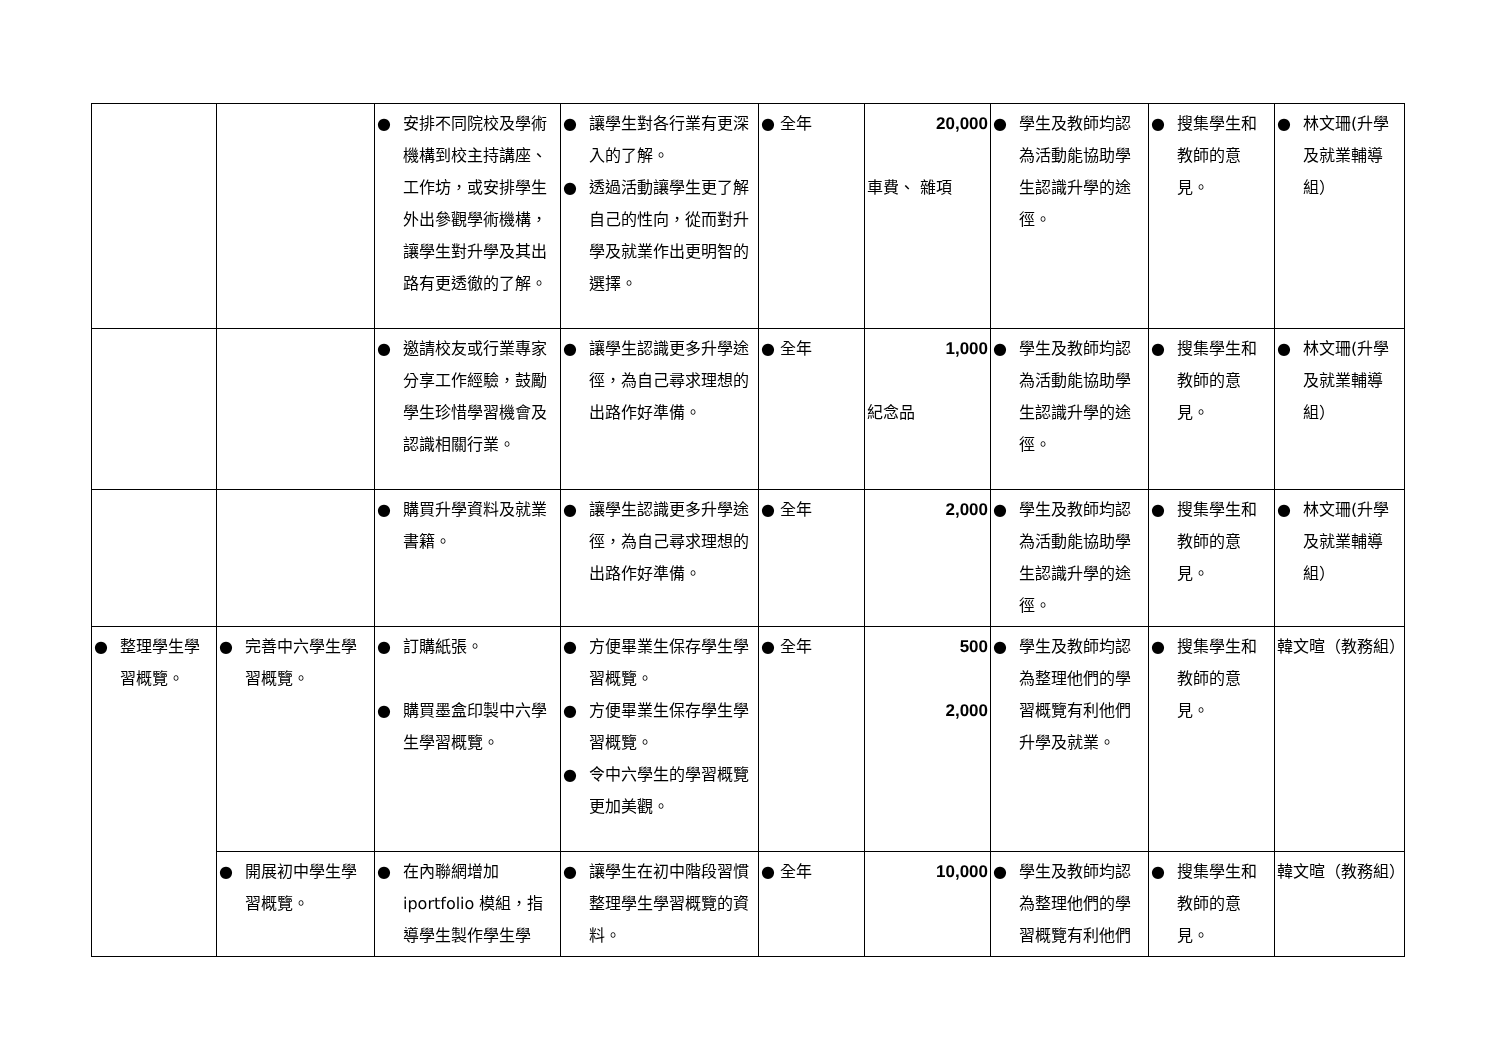| | | ● 安排不同院校及學術機構到校主持講座、工作坊，或安排學生外出參觀學術機構，讓學生對升學及其出路有更透徹的了解。 | ● 讓學生對各行業有更深入的了解。 ● 透過活動讓學生更了解自己的性向，從而對升學及就業作出更明智的選擇。 | ● 全年 | 20,000 車費、 雜項 | ● 學生及教師均認為活動能協助學生認識升學的途徑。 | ● 搜集學生和教師的意見。 | ● 林文珊(升學及就業輔導組） |
| | | ● 邀請校友或行業專家分享工作經驗，鼓勵學生珍惜學習機會及認識相關行業。 | ● 讓學生認識更多升學途徑，為自己尋求理想的出路作好準備。 | ● 全年 | 1,000 紀念品 | ● 學生及教師均認為活動能協助學生認識升學的途徑。 | ● 搜集學生和教師的意見。 | ● 林文珊(升學及就業輔導組） |
| | | ● 購買升學資料及就業書籍。 | ● 讓學生認識更多升學途徑，為自己尋求理想的出路作好準備。 | ● 全年 | 2,000 | ● 學生及教師均認為活動能協助學生認識升學的途徑。 | ● 搜集學生和教師的意見。 | ● 林文珊(升學及就業輔導組） |
| ● 整理學生學習概覽。 | ● 完善中六學生學習概覽。 | ● 訂購紙張。 ● 購買墨盒印製中六學生學習概覽。 | ● 方便畢業生保存學生學習概覽。 ● 方便畢業生保存學生學習概覽。 ● 令中六學生的學習概覽更加美觀。 | ● 全年 | 500 2,000 | ● 學生及教師均認為整理他們的學習概覽有利他們升學及就業。 | ● 搜集學生和教師的意見。 | 韓文暄（教務組） |
| | ● 開展初中學生學習概覽。 | ● 在內聯網增加 iportfolio 模組，指導學生製作學生學 | ● 讓學生在初中階段習慣整理學生學習概覽的資料。 | ● 全年 | 10,000 | ● 學生及教師均認為整理他們的學習概覽有利他們 | ● 搜集學生和教師的意見。 | 韓文暄（教務組） |